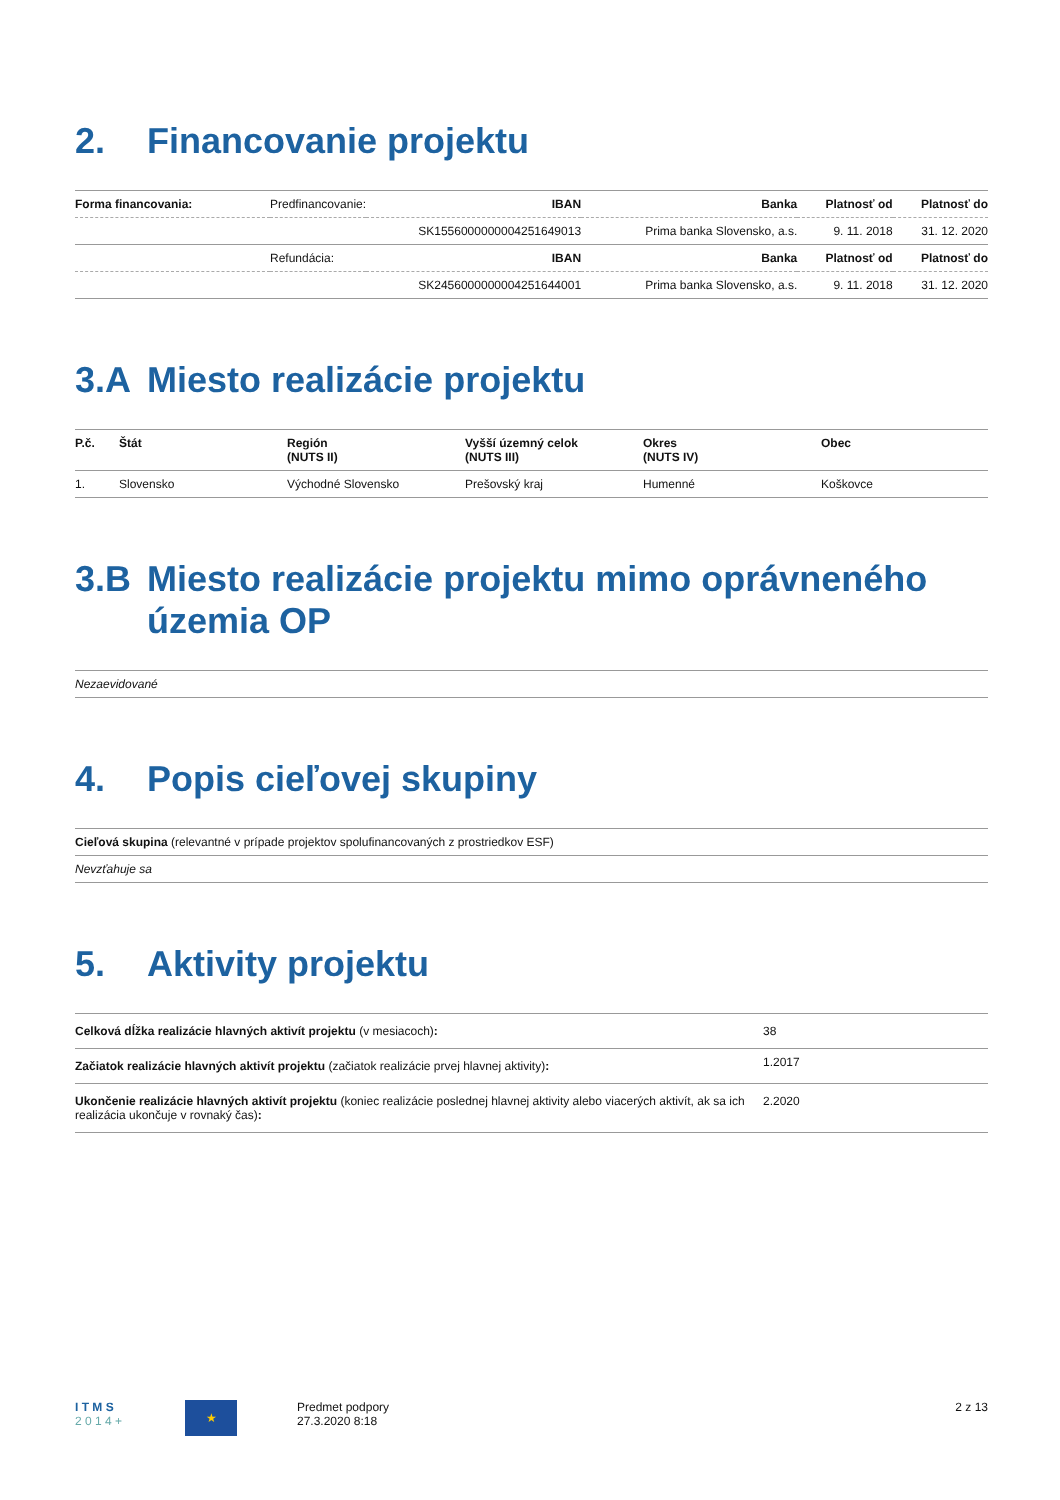2. Financovanie projektu
| Forma financovania: | Predfinancovanie: | IBAN | Banka | Platnosť od | Platnosť do |
| | | SK1556000000004251649013 | Prima banka Slovensko, a.s. | 9. 11. 2018 | 31. 12. 2020 |
| | Refundácia: | IBAN | Banka | Platnosť od | Platnosť do |
| | | SK2456000000004251644001 | Prima banka Slovensko, a.s. | 9. 11. 2018 | 31. 12. 2020 |
3.A Miesto realizácie projektu
| P.č. | Štát | Región (NUTS II) | Vyšší územný celok (NUTS III) | Okres (NUTS IV) | Obec |
| --- | --- | --- | --- | --- | --- |
| 1. | Slovensko | Východné Slovensko | Prešovský kraj | Humenné | Koškovce |
3.B Miesto realizácie projektu mimo oprávneného územia OP
| Nezaevidované |
4. Popis cieľovej skupiny
| Cieľová skupina (relevantné v prípade projektov spolufinancovaných z prostriedkov ESF) |
| Nevzťahuje sa |
5. Aktivity projektu
| Celková dĺžka realizácie hlavných aktivít projektu (v mesiacoch) : | 38 |
| Začiatok realizácie hlavných aktivít projektu (začiatok realizácie prvej hlavnej aktivity) : | 1.2017 |
| Ukončenie realizácie hlavných aktivít projektu (koniec realizácie poslednej hlavnej aktivity alebo viacerých aktivít, ak sa ich realizácia ukončuje v rovnaký čas) : | 2.2020 |
I T M S
2 0 1 4 +
★
Predmet podpory
27.3.2020 8:18
2 z 13